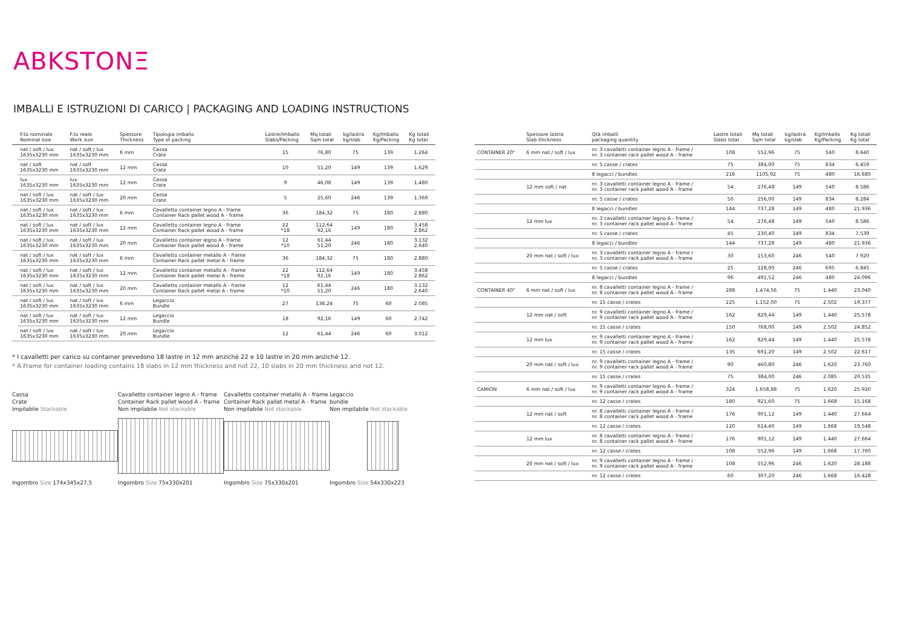ABKSTONΞ
IMBALLI E ISTRUZIONI DI CARICO | PACKAGING AND LOADING INSTRUCTIONS
| | F.to nominale Nominal size | F.to reale Work size | Spessore Thickness | Tipologia imballo Type of packing | Lastre/Imballo Slabs/Packing | Mq totali Sqm total | kg/lastra kg/slab | Kg/Imballo Kg/Packing | Kg totali Kg total |
| --- | --- | --- | --- | --- | --- | --- | --- | --- | --- |
| | nat / soft / lux 1635x3230 mm | nat / soft / lux 1635x3230 mm | 6 mm | Cassa Crate | 15 | 76,80 | 75 | 139 | 1.264 |
| | nat / soft 1635x3230 mm | nat / soft 1635x3230 mm | 12 mm | Cassa Crate | 10 | 51,20 | 149 | 139 | 1.629 |
| | lux 1635x3230 mm | lux 1635x3230 mm | 12 mm | Cassa Crate | 9 | 46,08 | 149 | 139 | 1.480 |
| | nat / soft / lux 1635x3230 mm | nat / soft / lux 1635x3230 mm | 20 mm | Cassa Crate | 5 | 25,60 | 246 | 139 | 1.369 |
| | nat / soft / lux 1635x3230 mm | nat / soft / lux 1635x3230 mm | 6 mm | Cavalletto container legno A - frame Container Rack pallet wood A - frame | 36 | 184,32 | 75 | 180 | 2.880 |
| | nat / soft / lux 1635x3230 mm | nat / soft / lux 1635x3230 mm | 12 mm | Cavalletto container legno A - frame Container Rack pallet wood A - frame | 22 *18 | 112,64 92,16 | 149 | 180 | 3.458 2.862 |
| | nat / soft / lux 1635x3230 mm | nat / soft / lux 1635x3230 mm | 20 mm | Cavalletto container legno A - frame Container Rack pallet wood A - frame | 12 *10 | 61,44 51,20 | 246 | 180 | 3.132 2.640 |
| | nat / soft / lux 1635x3230 mm | nat / soft / lux 1635x3230 mm | 6 mm | Cavalletto container metallo A - frame Container Rack pallet metal A - frame | 36 | 184,32 | 75 | 180 | 2.880 |
| | nat / soft / lux 1635x3230 mm | nat / soft / lux 1635x3230 mm | 12 mm | Cavalletto container metallo A - frame Container Rack pallet metal A - frame | 22 *18 | 112,64 92,16 | 149 | 180 | 3.458 2.862 |
| | nat / soft / lux 1635x3230 mm | nat / soft / lux 1635x3230 mm | 20 mm | Cavalletto container metallo A - frame Container Rack pallet metal A - frame | 12 *10 | 61,44 51,20 | 246 | 180 | 3.132 2.640 |
| | nat / soft / lux 1635x3230 mm | nat / soft / lux 1635x3230 mm | 6 mm | Legaccio Bundle | 27 | 138,24 | 75 | 60 | 2.085 |
| | nat / soft / lux 1635x3230 mm | nat / soft / lux 1635x3230 mm | 12 mm | Legaccio Bundle | 18 | 92,16 | 149 | 60 | 2.742 |
| | nat / soft / lux 1635x3230 mm | nat / soft / lux 1635x3230 mm | 20 mm | Legaccio Bundle | 12 | 61,44 | 246 | 60 | 3.012 |
* I cavalletti per carico su container prevedono 18 lastre in 12 mm anzichè 22 e 10 lastre in 20 mm anzichè 12.
* A Frame for container loading contains 18 slabs in 12 mm thickness and not 22, 10 slabs in 20 mm thickness and not 12.
Cassa
Crate
Impilabile Stackable
Ingombro Size 174x345x27,5
Cavalletto container legno A - frame
Container Rack pallet wood A - frame
Non impilabile Not stackable
Ingombro Size 75x330x201
Cavalletto container metallo A - frame
Container Rack pallet metal A - frame
Non impilabile Not stackable
Ingombro Size 75x330x201
Legaccio
bundle
Non impilabile Not stackable
Ingombro Size 54x330x223
| | Spessore lastra Slab thickness | Qtà imballi packaging quantity | Lastre totali Slabs total | Mq totali Sqm total | kg/lastra kg/slab | Kg/Imballo Kg/Packing | Kg totali Kg total |
| --- | --- | --- | --- | --- | --- | --- | --- |
| CONTAINER 20" | 6 mm nat / soft / lux | nr. 3 cavalletti container legno A - frame / nr. 3 container rack pallet wood A - frame | 108 | 552,96 | 75 | 540 | 8.640 |
| | | nr. 5 casse / crates | 75 | 384,00 | 75 | 834 | 6.459 |
| | | 8 legacci / bundles | 216 | 1105,92 | 75 | 480 | 16.680 |
| | 12 mm soft / nat | nr. 3 cavalletti container legno A - frame / nr. 3 container rack pallet wood A - frame | 54 | 276,48 | 149 | 540 | 8.586 |
| | | nr. 5 casse / crates | 50 | 256,00 | 149 | 834 | 8.284 |
| | | 8 legacci / bundles | 144 | 737,28 | 149 | 480 | 21.936 |
| | 12 mm lux | nr. 3 cavalletti container legno A - frame / nr. 3 container rack pallet wood A - frame | 54 | 276,48 | 149 | 540 | 8.586 |
| | | nr. 5 casse / crates | 45 | 230,40 | 149 | 834 | 7.539 |
| | | 8 legacci / bundles | 144 | 737,28 | 149 | 480 | 21.936 |
| | 20 mm nat / soft / lux | nr. 3 cavalletti container legno A - frame / nr. 3 container rack pallet wood A - frame | 30 | 153,60 | 246 | 540 | 7.920 |
| | | nr. 5 casse / crates | 25 | 128,00 | 246 | 695 | 6.845 |
| | | 8 legacci / bundles | 96 | 491,52 | 246 | 480 | 24.096 |
| CONTAINER 40" | 6 mm nat / soft / lux | nr. 8 cavalletti container legno A - frame / nr. 8 container rack pallet wood A - frame | 288 | 1.474,56 | 75 | 1.440 | 23.040 |
| | | nr. 15 casse / crates | 225 | 1.152,00 | 75 | 2.502 | 19.377 |
| | 12 mm nat / soft | nr. 9 cavalletti container legno A - frame / nr. 9 container rack pallet wood A - frame | 162 | 829,44 | 149 | 1.440 | 25.578 |
| | | nr. 15 casse / crates | 150 | 768,00 | 149 | 2.502 | 24.852 |
| | 12 mm lux | nr. 9 cavalletti container legno A - frame / nr. 9 container rack pallet wood A - frame | 162 | 829,44 | 149 | 1.440 | 25.578 |
| | | nr. 15 casse / crates | 135 | 691,20 | 149 | 2.502 | 22.617 |
| | 20 mm nat / soft / lux | nr. 9 cavalletti container legno A - frame / nr. 9 container rack pallet wood A - frame | 90 | 460,80 | 246 | 1.620 | 23.760 |
| | | nr. 15 casse / crates | 75 | 384,00 | 246 | 2.085 | 20.535 |
| CAMION | 6 mm nat / soft / lux | nr. 9 cavalletti container legno A - frame / nr. 9 container rack pallet wood A - frame | 324 | 1.658,88 | 75 | 1.620 | 25.920 |
| | | nr. 12 casse / crates | 180 | 921,60 | 75 | 1.668 | 15.168 |
| | 12 mm nat / soft | nr. 8 cavalletti container legno A - frame / nr. 8 container rack pallet wood A - frame | 176 | 901,12 | 149 | 1.440 | 27.664 |
| | | nr. 12 casse / crates | 120 | 614,40 | 149 | 1.668 | 19.548 |
| | 12 mm lux | nr. 8 cavalletti container legno A - frame / nr. 8 container rack pallet wood A - frame | 176 | 901,12 | 149 | 1.440 | 27.664 |
| | | nr. 12 casse / crates | 108 | 552,96 | 149 | 1.668 | 17.760 |
| | 20 mm nat / soft / lux | nr. 9 cavalletti container legno A - frame / nr. 9 container rack pallet wood A - frame | 108 | 552,96 | 246 | 1.620 | 28.188 |
| | | nr. 12 casse / crates | 60 | 307,20 | 246 | 1.668 | 16.428 |